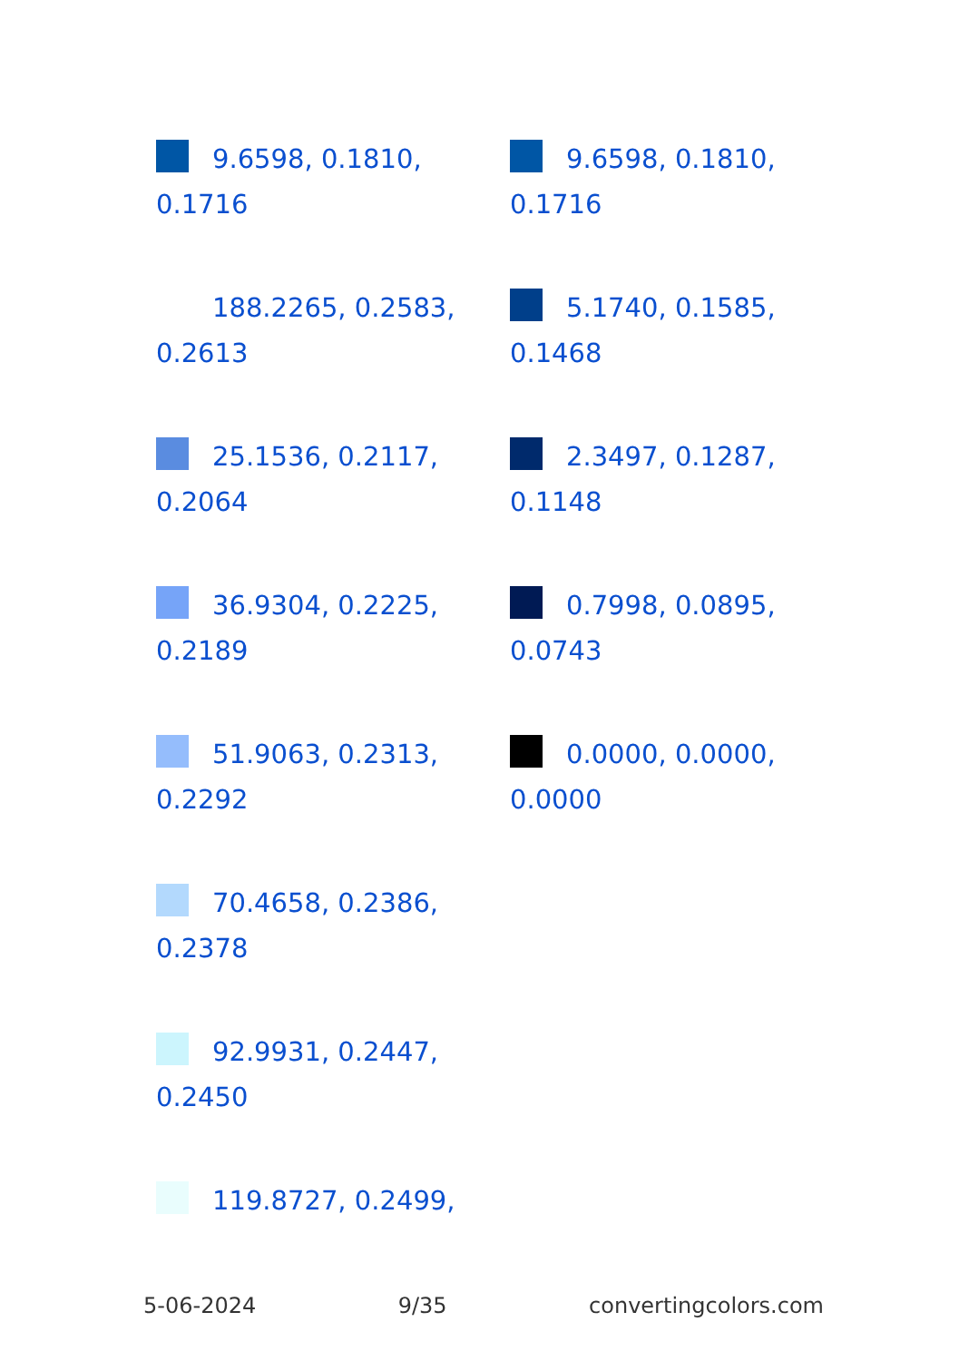9.6598, 0.1810,
0.1716
188.2265, 0.2583,
0.2613
25.1536, 0.2117,
0.2064
36.9304, 0.2225,
0.2189
51.9063, 0.2313,
0.2292
70.4658, 0.2386,
0.2378
92.9931, 0.2447,
0.2450
119.8727, 0.2499,
9.6598, 0.1810,
0.1716
5.1740, 0.1585,
0.1468
2.3497, 0.1287,
0.1148
0.7998, 0.0895,
0.0743
0.0000, 0.0000,
0.0000
5-06-2024 9/35 convertingcolors.com